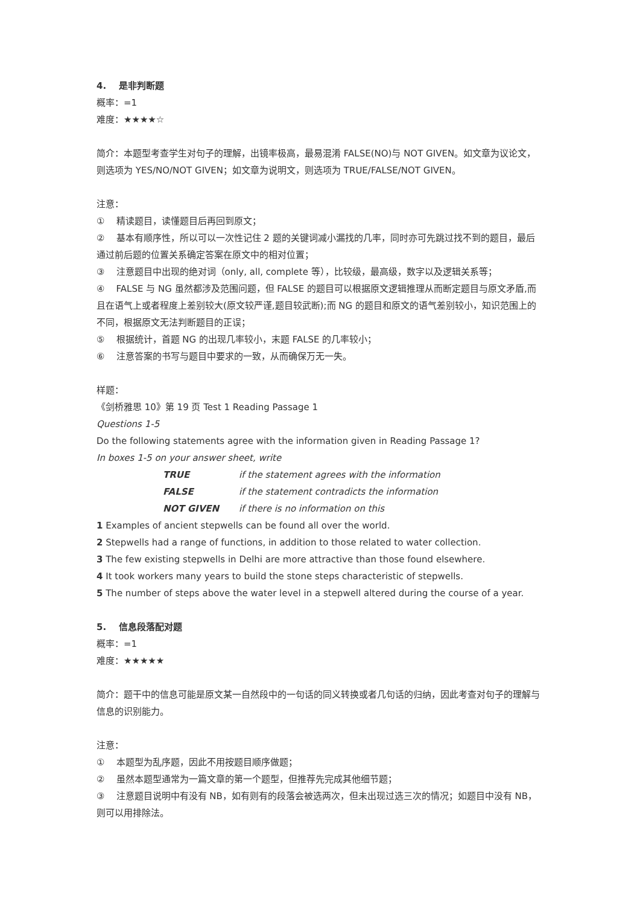4. 是非判断题
概率：=1
难度：★★★★☆
简介：本题型考查学生对句子的理解，出镜率极高，最易混淆 FALSE(NO)与 NOT GIVEN。如文章为议论文，则选项为 YES/NO/NOT GIVEN；如文章为说明文，则选项为 TRUE/FALSE/NOT GIVEN。
注意：
① 精读题目，读懂题目后再回到原文；
② 基本有顺序性，所以可以一次性记住 2 题的关键词减小漏找的几率，同时亦可先跳过找不到的题目，最后通过前后题的位置关系确定答案在原文中的相对位置；
③ 注意题目中出现的绝对词（only, all, complete 等），比较级，最高级，数字以及逻辑关系等；
④ FALSE 与 NG 虽然都涉及范围问题，但 FALSE 的题目可以根据原文逻辑推理从而断定题目与原文矛盾,而且在语气上或者程度上差别较大(原文较严谨,题目较武断);而 NG 的题目和原文的语气差别较小，知识范围上的不同，根据原文无法判断题目的正误；
⑤ 根据统计，首题 NG 的出现几率较小，末题 FALSE 的几率较小；
⑥ 注意答案的书写与题目中要求的一致，从而确保万无一失。
样题：
《剑桥雅思 10》第 19 页 Test 1 Reading Passage 1
Questions 1-5
Do the following statements agree with the information given in Reading Passage 1?
In boxes 1-5 on your answer sheet, write
TRUE if the statement agrees with the information
FALSE if the statement contradicts the information
NOT GIVEN if there is no information on this
1 Examples of ancient stepwells can be found all over the world.
2 Stepwells had a range of functions, in addition to those related to water collection.
3 The few existing stepwells in Delhi are more attractive than those found elsewhere.
4 It took workers many years to build the stone steps characteristic of stepwells.
5 The number of steps above the water level in a stepwell altered during the course of a year.
5. 信息段落配对题
概率：=1
难度：★★★★★
简介：题干中的信息可能是原文某一自然段中的一句话的同义转换或者几句话的归纳，因此考查对句子的理解与信息的识别能力。
注意：
① 本题型为乱序题，因此不用按题目顺序做题；
② 虽然本题型通常为一篇文章的第一个题型，但推荐先完成其他细节题；
③ 注意题目说明中有没有 NB，如有则有的段落会被选两次，但未出现过选三次的情况；如题目中没有 NB，则可以用排除法。